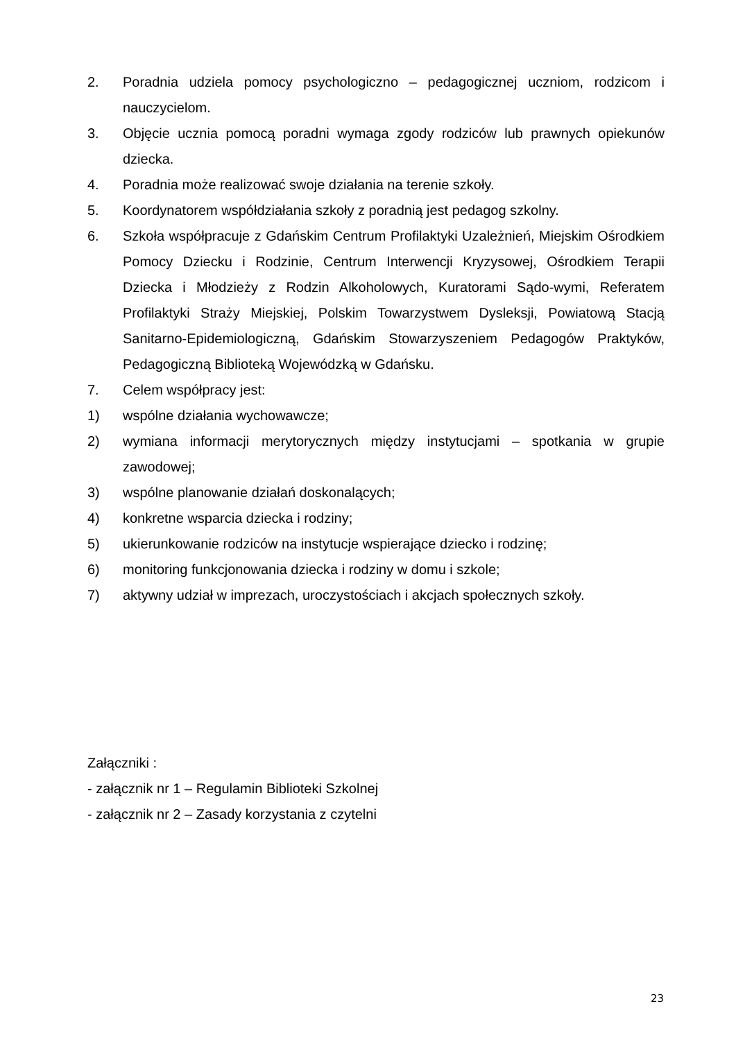2. Poradnia udziela pomocy psychologiczno – pedagogicznej uczniom, rodzicom i nauczycielom.
3. Objęcie ucznia pomocą poradni wymaga zgody rodziców lub prawnych opiekunów dziecka.
4. Poradnia może realizować swoje działania na terenie szkoły.
5. Koordynatorem współdziałania szkoły z poradnią jest pedagog szkolny.
6. Szkoła współpracuje z Gdańskim Centrum Profilaktyki Uzależnień, Miejskim Ośrodkiem Pomocy Dziecku i Rodzinie, Centrum Interwencji Kryzysowej, Ośrodkiem Terapii Dziecka i Młodzieży z Rodzin Alkoholowych, Kuratorami Sądo-wymi, Referatem Profilaktyki Straży Miejskiej, Polskim Towarzystwem Dysleksji, Powiatową Stacją Sanitarno-Epidemiologiczną, Gdańskim Stowarzyszeniem Pedagogów Praktyków, Pedagogiczną Biblioteką Wojewódzką w Gdańsku.
7. Celem współpracy jest:
1) wspólne działania wychowawcze;
2) wymiana informacji merytorycznych między instytucjami – spotkania w grupie zawodowej;
3) wspólne planowanie działań doskonalących;
4) konkretne wsparcia dziecka i rodziny;
5) ukierunkowanie rodziców na instytucje wspierające dziecko i rodzinę;
6) monitoring funkcjonowania dziecka i rodziny w domu i szkole;
7) aktywny udział w imprezach, uroczystościach i akcjach społecznych szkoły.
Załączniki :
- załącznik nr 1 – Regulamin Biblioteki Szkolnej
- załącznik nr 2 – Zasady korzystania z czytelni
23